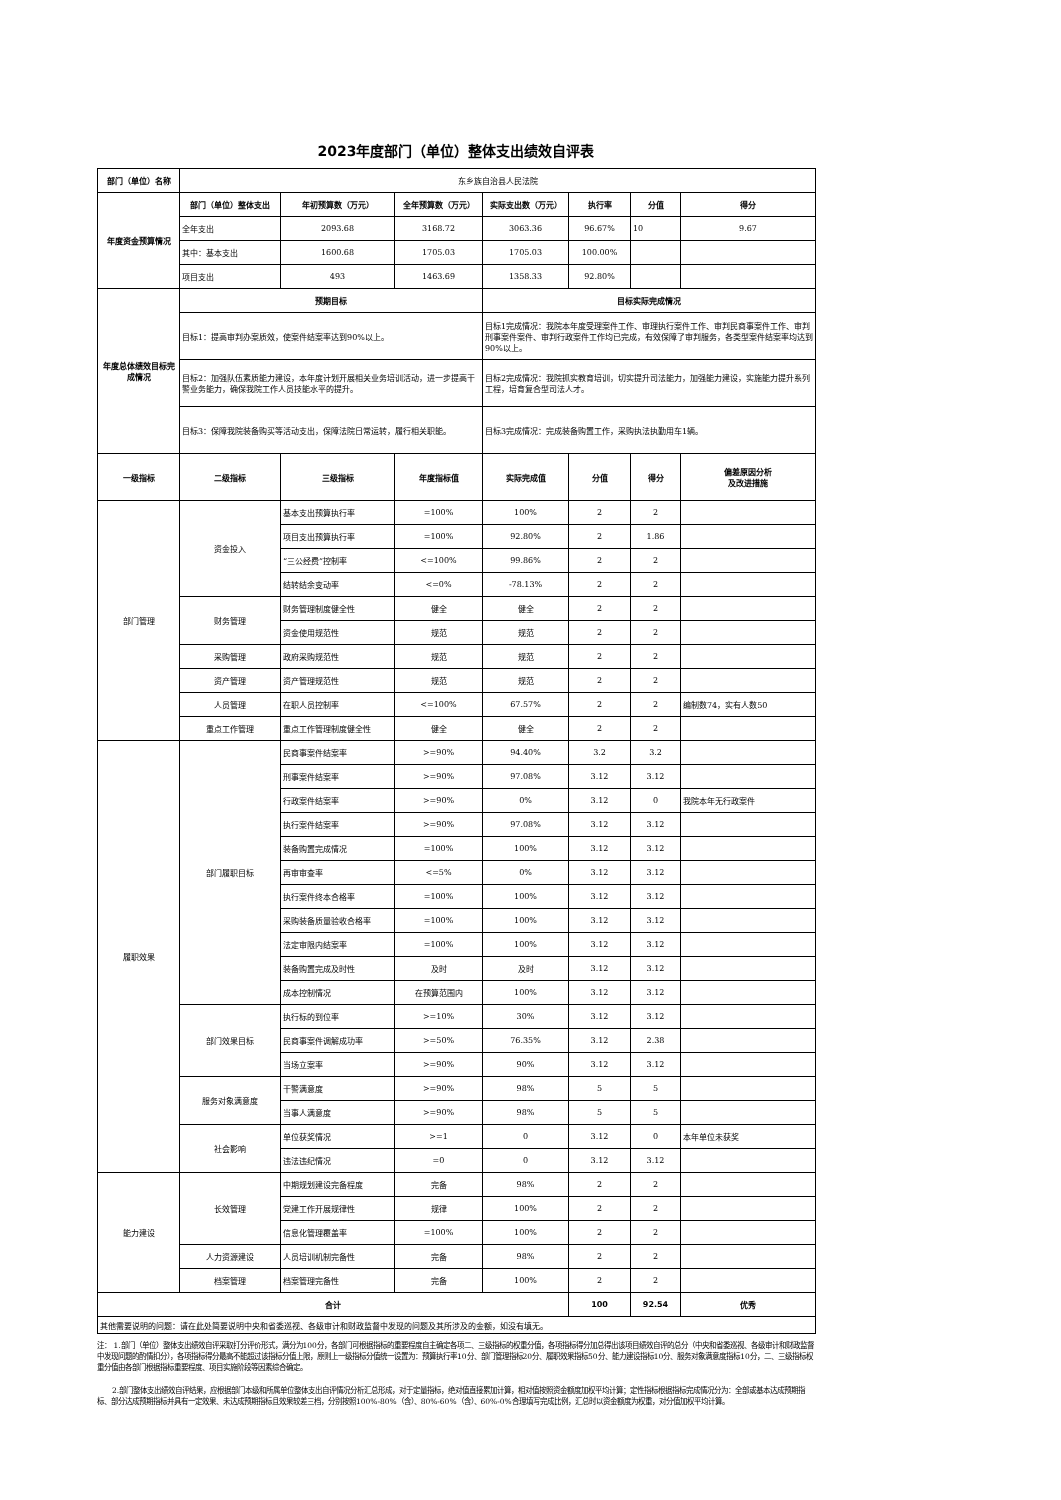2023年度部门（单位）整体支出绩效自评表
| 部门（单位）名称 | 东乡族自治县人民法院 | | | | | | |
| 年度资金预算情况 | 部门（单位）整体支出 | 年初预算数（万元） | 全年预算数（万元） | 实际支出数（万元） | 执行率 | 分值 | 得分 |
| | 全年支出 | 2093.68 | 3168.72 | 3063.36 | 96.67% | 10 | 9.67 |
| | 其中：基本支出 | 1600.68 | 1705.03 | 1705.03 | 100.00% | | |
| | 项目支出 | 493 | 1463.69 | 1358.33 | 92.80% | | |
| 年度总体绩效目标完成情况 | 预期目标 | | | 目标实际完成情况 | | | |
| | 目标1：提高审判办案质效，使案件结案率达到90%以上。 | | | 目标1完成情况：我院本年度受理案件工作、审理执行案件工作、审判民商事案件工作、审判刑事案件案件、审判行政案件工作均已完成，有效保障了审判服务，各类型案件结案率均达到90%以上。 | | | |
| | 目标2：加强队伍素质能力建设，本年度计划开展相关业务培训活动，进一步提高干警业务能力，确保我院工作人员技能水平的提升。 | | | 目标2完成情况：我院抓实教育培训，切实提升司法能力，加强能力建设，实施能力提升系列工程，培育复合型司法人才。 | | | |
| | 目标3：保障我院装备购买等活动支出，保障法院日常运转，履行相关职能。 | | | 目标3完成情况：完成装备购置工作，采购执法执勤用车1辆。 | | | |
| 一级指标 | 二级指标 | 三级指标 | 年度指标值 | 实际完成值 | 分值 | 得分 | 偏差原因分析 及改进措施 |
| 部门管理 | 资金投入 | 基本支出预算执行率 | =100% | 100% | 2 | 2 | |
| | | 项目支出预算执行率 | =100% | 92.80% | 2 | 1.86 | |
| | | “三公经费”控制率 | <=100% | 99.86% | 2 | 2 | |
| | | 结转结余变动率 | <=0% | -78.13% | 2 | 2 | |
| | 财务管理 | 财务管理制度健全性 | 健全 | 健全 | 2 | 2 | |
| | | 资金使用规范性 | 规范 | 规范 | 2 | 2 | |
| | 采购管理 | 政府采购规范性 | 规范 | 规范 | 2 | 2 | |
| | 资产管理 | 资产管理规范性 | 规范 | 规范 | 2 | 2 | |
| | 人员管理 | 在职人员控制率 | <=100% | 67.57% | 2 | 2 | 编制数74，实有人数50 |
| | 重点工作管理 | 重点工作管理制度健全性 | 健全 | 健全 | 2 | 2 | |
| 履职效果 | 部门履职目标 | 民商事案件结案率 | >=90% | 94.40% | 3.2 | 3.2 | |
| | | 刑事案件结案率 | >=90% | 97.08% | 3.12 | 3.12 | |
| | | 行政案件结案率 | >=90% | 0% | 3.12 | 0 | 我院本年无行政案件 |
| | | 执行案件结案率 | >=90% | 97.08% | 3.12 | 3.12 | |
| | | 装备购置完成情况 | =100% | 100% | 3.12 | 3.12 | |
| | | 再审审查率 | <=5% | 0% | 3.12 | 3.12 | |
| | | 执行案件终本合格率 | =100% | 100% | 3.12 | 3.12 | |
| | | 采购装备质量验收合格率 | =100% | 100% | 3.12 | 3.12 | |
| | | 法定审限内结案率 | =100% | 100% | 3.12 | 3.12 | |
| | | 装备购置完成及时性 | 及时 | 及时 | 3.12 | 3.12 | |
| | | 成本控制情况 | 在预算范围内 | 100% | 3.12 | 3.12 | |
| | 部门效果目标 | 执行标的到位率 | >=10% | 30% | 3.12 | 3.12 | |
| | | 民商事案件调解成功率 | >=50% | 76.35% | 3.12 | 2.38 | |
| | | 当场立案率 | >=90% | 90% | 3.12 | 3.12 | |
| | 服务对象满意度 | 干警满意度 | >=90% | 98% | 5 | 5 | |
| | | 当事人满意度 | >=90% | 98% | 5 | 5 | |
| | 社会影响 | 单位获奖情况 | >=1 | 0 | 3.12 | 0 | 本年单位未获奖 |
| | | 违法违纪情况 | =0 | 0 | 3.12 | 3.12 | |
| 能力建设 | 长效管理 | 中期规划建设完备程度 | 完备 | 98% | 2 | 2 | |
| | | 党建工作开展规律性 | 规律 | 100% | 2 | 2 | |
| | | 信息化管理覆盖率 | =100% | 100% | 2 | 2 | |
| | 人力资源建设 | 人员培训机制完备性 | 完备 | 98% | 2 | 2 | |
| | 档案管理 | 档案管理完备性 | 完备 | 100% | 2 | 2 | |
| 合计 | | | | | 100 | 92.54 | 优秀 |
| 其他需要说明的问题：请在此处简要说明中央和省委巡视、各级审计和财政监督中发现的问题及其所涉及的金额，如没有填无。 | | | | | | | |
注： 1.部门（单位）整体支出绩效自评采取打分评价形式，满分为100分，各部门可根据指标的重要程度自主确定各项二、三级指标的权重分值，各项指标得分加总得出该项目绩效自评的总分（中央和省委巡视、各级审计和财政监督中发现问题的酌情扣分），各项指标得分最高不能超过该指标分值上限，原则上一级指标分值统一设置为：预算执行率10分、部门管理指标20分、履职效果指标50分、能力建设指标10分、服务对象满意度指标10分，二、三级指标权重分值由各部门根据指标重要程度、项目实施阶段等因素综合确定。
2.部门整体支出绩效自评结果，应根据部门本级和所属单位整体支出自评情况分析汇总形成，对于定量指标，绝对值直接累加计算，相对值按照资金额度加权平均计算；定性指标根据指标完成情况分为：全部或基本达成预期指标、部分达成预期指标并具有一定效果、未达成预期指标且效果较差三档，分别按照100%-80%（含）、80%-60%（含）、60%-0%合理填写完成比例，汇总时以资金额度为权重，对分值加权平均计算。